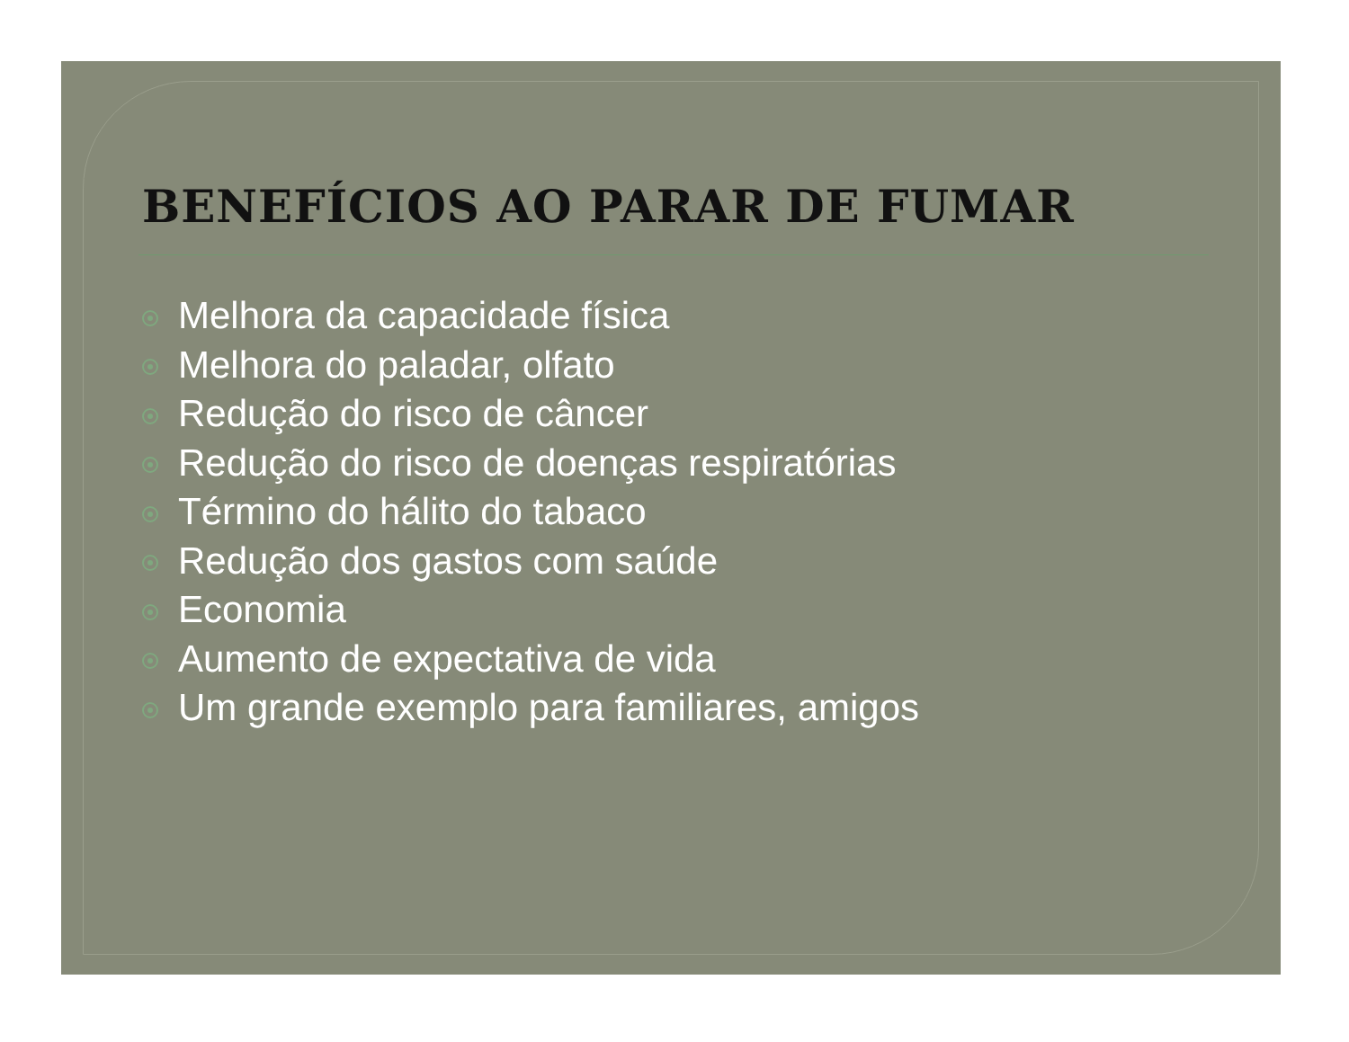BENEFÍCIOS AO PARAR DE FUMAR
Melhora da capacidade física
Melhora do paladar, olfato
Redução do risco de câncer
Redução do risco de doenças respiratórias
Término do hálito do tabaco
Redução dos gastos com saúde
Economia
Aumento de expectativa de vida
Um grande exemplo para familiares, amigos